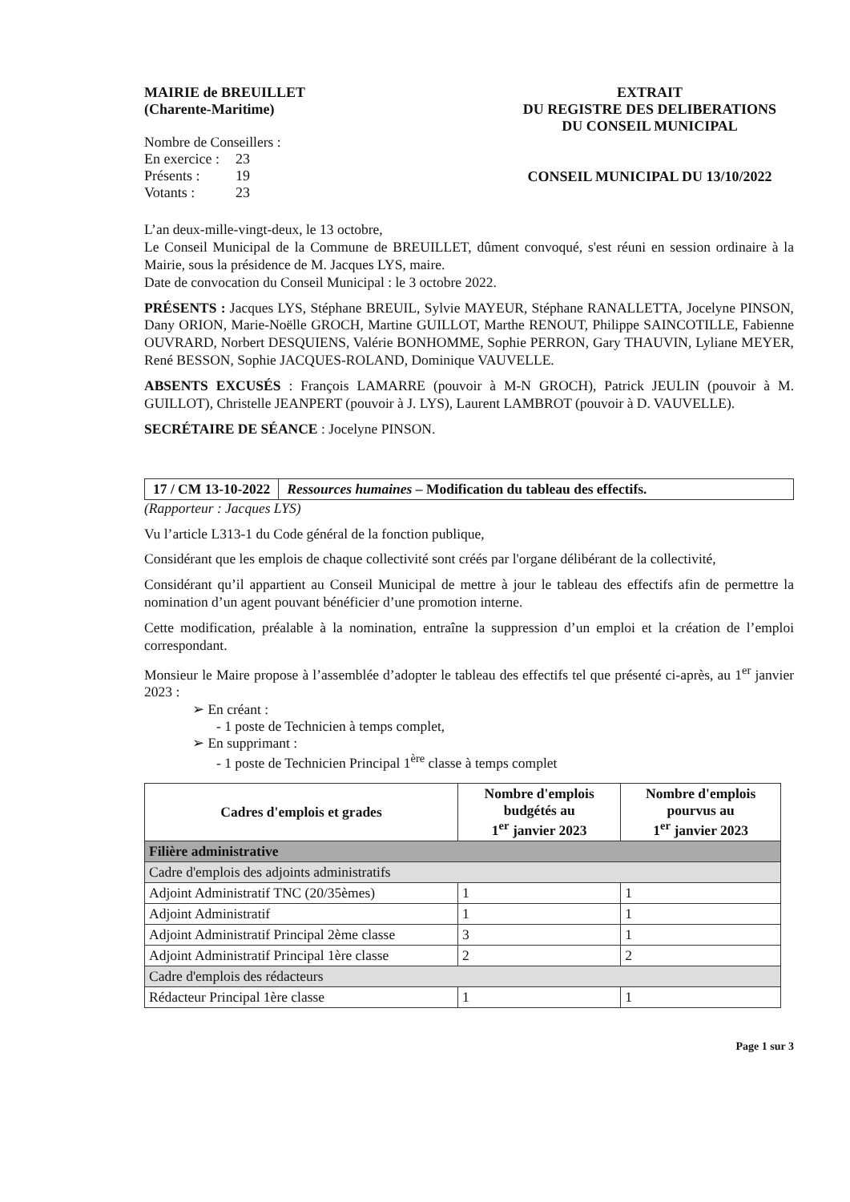MAIRIE de BREUILLET
(Charente-Maritime)
Nombre de Conseillers :
| En exercice : | 23 |
| Présents : | 19 |
| Votants : | 23 |
EXTRAIT
DU REGISTRE DES DELIBERATIONS
DU CONSEIL MUNICIPAL
CONSEIL MUNICIPAL DU 13/10/2022
L’an deux-mille-vingt-deux, le 13 octobre,
Le Conseil Municipal de la Commune de BREUILLET, dûment convoqué, s'est réuni en session ordinaire à la Mairie, sous la présidence de M. Jacques LYS, maire.
Date de convocation du Conseil Municipal : le 3 octobre 2022.
PRÉSENTS : Jacques LYS, Stéphane BREUIL, Sylvie MAYEUR, Stéphane RANALLETTA, Jocelyne PINSON, Dany ORION, Marie-Noëlle GROCH, Martine GUILLOT, Marthe RENOUT, Philippe SAINCOTILLE, Fabienne OUVRARD, Norbert DESQUIENS, Valérie BONHOMME, Sophie PERRON, Gary THAUVIN, Lyliane MEYER, René BESSON, Sophie JACQUES-ROLAND, Dominique VAUVELLE.
ABSENTS EXCUSÉS : François LAMARRE (pouvoir à M-N GROCH), Patrick JEULIN (pouvoir à M. GUILLOT), Christelle JEANPERT (pouvoir à J. LYS), Laurent LAMBROT (pouvoir à D. VAUVELLE).
SECRÉTAIRE DE SÉANCE : Jocelyne PINSON.
17 / CM 13-10-2022 Ressources humaines – Modification du tableau des effectifs.
(Rapporteur : Jacques LYS)
Vu l’article L313-1 du Code général de la fonction publique,
Considérant que les emplois de chaque collectivité sont créés par l'organe délibérant de la collectivité,
Considérant qu’il appartient au Conseil Municipal de mettre à jour le tableau des effectifs afin de permettre la nomination d’un agent pouvant bénéficier d’une promotion interne.
Cette modification, préalable à la nomination, entraîne la suppression d’un emploi et la création de l’emploi correspondant.
Monsieur le Maire propose à l’assemblée d’adopter le tableau des effectifs tel que présenté ci-après, au 1<sup>er</sup> janvier 2023 :
➢ En créant :
- 1 poste de Technicien à temps complet,
➢ En supprimant :
- 1 poste de Technicien Principal 1<sup>ère</sup> classe à temps complet
| Cadres d'emplois et grades | Nombre d'emplois budgétés au 1<sup>er</sup> janvier 2023 | Nombre d'emplois pourvus au 1<sup>er</sup> janvier 2023 |
| --- | --- | --- |
| Filière administrative | | |
| Cadre d'emplois des adjoints administratifs | | |
| Adjoint Administratif TNC (20/35èmes) | 1 | 1 |
| Adjoint Administratif | 1 | 1 |
| Adjoint Administratif Principal 2ème classe | 3 | 1 |
| Adjoint Administratif Principal 1ère classe | 2 | 2 |
| Cadre d'emplois des rédacteurs | | |
| Rédacteur Principal 1ère classe | 1 | 1 |
Page 1 sur 3